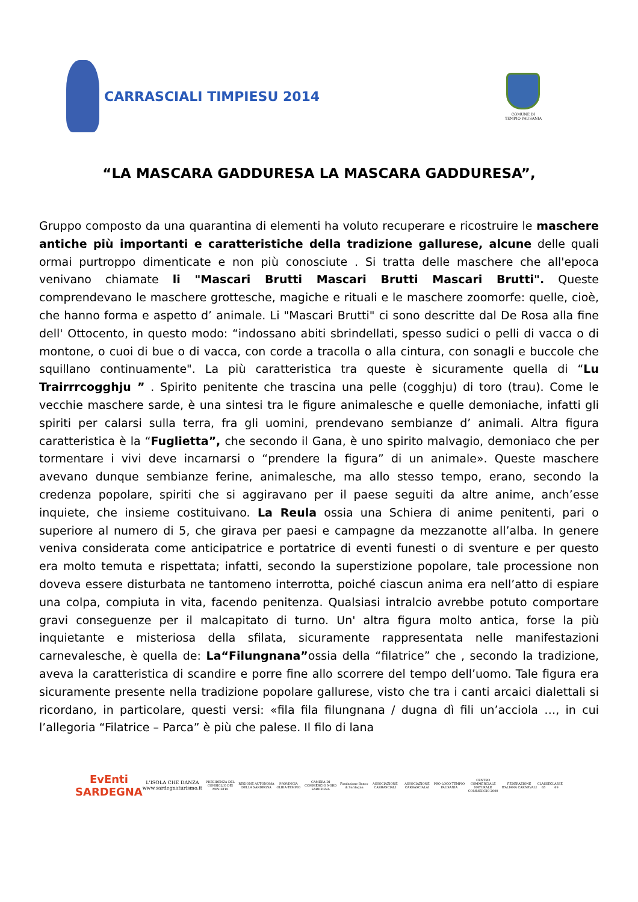CARRASCIALI TIMPIESU 2014
COMUNE DI
TEMPIO PAUSANIA
“LA MASCARA GADDURESA LA MASCARA GADDURESA”,
Gruppo composto da una quarantina di elementi ha voluto recuperare e ricostruire le maschere antiche più importanti e caratteristiche della tradizione gallurese, alcune delle quali ormai purtroppo dimenticate e non più conosciute . Si tratta delle maschere che all'epoca venivano chiamate li "Mascari Brutti Mascari Brutti Mascari Brutti". Queste comprendevano le maschere grottesche, magiche e rituali e le maschere zoomorfe: quelle, cioè, che hanno forma e aspetto d’ animale. Li "Mascari Brutti" ci sono descritte dal De Rosa alla fine dell' Ottocento, in questo modo: “indossano abiti sbrindellati, spesso sudici o pelli di vacca o di montone, o cuoi di bue o di vacca, con corde a tracolla o alla cintura, con sonagli e buccole che squillano continuamente". La più caratteristica tra queste è sicuramente quella di “Lu Trairrrcogghju ” . Spirito penitente che trascina una pelle (cogghju) di toro (trau). Come le vecchie maschere sarde, è una sintesi tra le figure animalesche e quelle demoniache, infatti gli spiriti per calarsi sulla terra, fra gli uomini, prendevano sembianze d’ animali. Altra figura caratteristica è la “Fuglietta”, che secondo il Gana, è uno spirito malvagio, demoniaco che per tormentare i vivi deve incarnarsi o “prendere la figura” di un animale». Queste maschere avevano dunque sembianze ferine, animalesche, ma allo stesso tempo, erano, secondo la credenza popolare, spiriti che si aggiravano per il paese seguiti da altre anime, anch’esse inquiete, che insieme costituivano. La Reula ossia una Schiera di anime penitenti, pari o superiore al numero di 5, che girava per paesi e campagne da mezzanotte all’alba. In genere veniva considerata come anticipatrice e portatrice di eventi funesti o di sventure e per questo era molto temuta e rispettata; infatti, secondo la superstizione popolare, tale processione non doveva essere disturbata ne tantomeno interrotta, poiché ciascun anima era nell’atto di espiare una colpa, compiuta in vita, facendo penitenza. Qualsiasi intralcio avrebbe potuto comportare gravi conseguenze per il malcapitato di turno. Un' altra figura molto antica, forse la più inquietante e misteriosa della sfilata, sicuramente rappresentata nelle manifestazioni carnevalesche, è quella de: La“Filungnana”ossia della “filatrice” che , secondo la tradizione, aveva la caratteristica di scandire e porre fine allo scorrere del tempo dell’uomo. Tale figura era sicuramente presente nella tradizione popolare gallurese, visto che tra i canti arcaici dialettali si ricordano, in particolare, questi versi: «fila fila filungnana / dugna dì fili un’acciola …, in cui l’allegoria “Filatrice – Parca” è più che palese. Il filo di lana
EvEnti
SARDEGNA
L'ISOLA CHE DANZA
www.sardegnaturismo.it
PRESIDENZA DEL CONSIGLIO DEI MINISTRI
REGIONE AUTONOMA DELLA SARDEGNA
PROVINCIA OLBIA-TEMPIO
CAMERA DI COMMERCIO NORD SARDEGNA
Fondazione Banco di Sardegna
ASSOCIAZIONE CARRASCIALI
ASSOCIAZIONE CARRASCIALAI
PRO-LOCO TEMPIO PAUSANIA
CENTRO COMMERCIALE NATURALE COMMERCIO 2000
FEDERAZIONE ITALIANA CARNEVALI
CLASSE 65 CLASSE 69